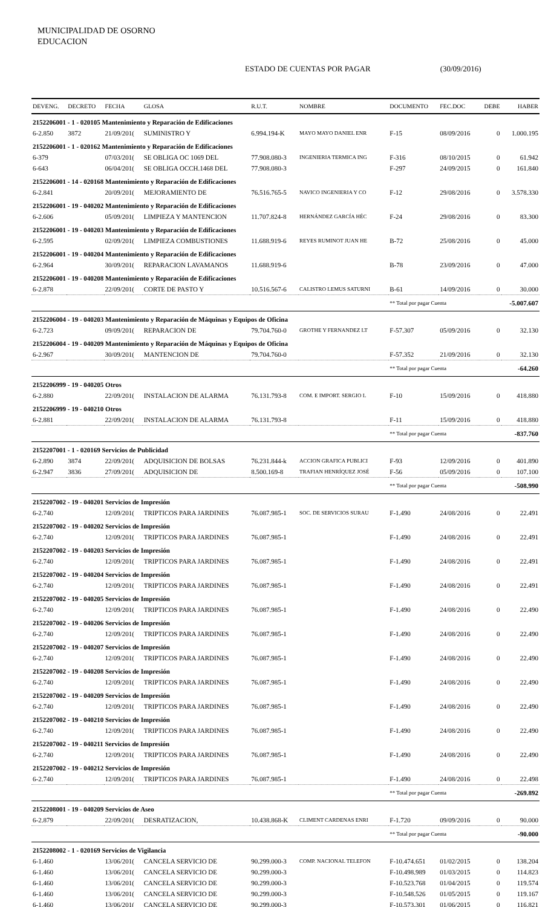MUNICIPALIDAD DE OSORNO
EDUCACION
ESTADO DE CUENTAS POR PAGAR (30/09/2016)
| DEVENG. | DECRETO | FECHA | GLOSA | R.U.T. | NOMBRE | DOCUMENTO | FEC.DOC | DEBE | HABER |
| --- | --- | --- | --- | --- | --- | --- | --- | --- | --- |
| 2152206001 - 1 - 020105 Mantenimiento y Reparación de Edificaciones | | | | | | | | | |
| 6-2.850 | 3872 | 21/09/201( | SUMINISTRO Y | 6.994.194-K | MAYO MAYO DANIEL ENR | F-15 | 08/09/2016 | 0 | 1.000.195 |
| 2152206001 - 1 - 020162 Mantenimiento y Reparación de Edificaciones | | | | | | | | | |
| 6-379 | | 07/03/201( | SE OBLIGA OC 1069 DEL | 77.908.080-3 | INGENIERIA TERMICA ING | F-316 | 08/10/2015 | 0 | 61.942 |
| 6-643 | | 06/04/201( | SE OBLIGA OCCH.1468 DEL | 77.908.080-3 | | F-297 | 24/09/2015 | 0 | 161.840 |
| 2152206001 - 14 - 020168 Mantenimiento y Reparación de Edificaciones | | | | | | | | | |
| 6-2.841 | | 20/09/201( | MEJORAMIENTO DE | 76.516.765-5 | NAVICO INGENIERIA Y CO | F-12 | 29/08/2016 | 0 | 3.578.330 |
| 2152206001 - 19 - 040202 Mantenimiento y Reparación de Edificaciones | | | | | | | | | |
| 6-2.606 | | 05/09/201( | LIMPIEZA Y MANTENCION | 11.707.824-8 | HERNÁNDEZ GARCÍA HÉC | F-24 | 29/08/2016 | 0 | 83.300 |
| 2152206001 - 19 - 040203 Mantenimiento y Reparación de Edificaciones | | | | | | | | | |
| 6-2.595 | | 02/09/201( | LIMPIEZA COMBUSTIONES | 11.688.919-6 | REYES RUMINOT JUAN HE | B-72 | 25/08/2016 | 0 | 45.000 |
| 2152206001 - 19 - 040204 Mantenimiento y Reparación de Edificaciones | | | | | | | | | |
| 6-2.964 | | 30/09/201( | REPARACION LAVAMANOS | 11.688.919-6 | | B-78 | 23/09/2016 | 0 | 47.000 |
| 2152206001 - 19 - 040208 Mantenimiento y Reparación de Edificaciones | | | | | | | | | |
| 6-2.878 | | 22/09/201( | CORTE DE PASTO Y | 10.516.567-6 | CALISTRO LEMUS SATURNI | B-61 | 14/09/2016 | 0 | 30.000 |
| | | | | | | ** Total por pagar Cuenta | | | -5.007.607 |
| 2152206004 - 19 - 040203 Mantenimiento y Reparación de Máquinas y Equipos de Oficina | | | | | | | | | |
| 6-2.723 | | 09/09/201( | REPARACION DE | 79.704.760-0 | GROTHE Y FERNANDEZ LT | F-57.307 | 05/09/2016 | 0 | 32.130 |
| 2152206004 - 19 - 040209 Mantenimiento y Reparación de Máquinas y Equipos de Oficina | | | | | | | | | |
| 6-2.967 | | 30/09/201( | MANTENCION DE | 79.704.760-0 | | F-57.352 | 21/09/2016 | 0 | 32.130 |
| | | | | | | ** Total por pagar Cuenta | | | -64.260 |
| 2152206999 - 19 - 040205 Otros | | | | | | | | | |
| 6-2.880 | | 22/09/201( | INSTALACION DE ALARMA | 76.131.793-8 | COM. E IMPORT. SERGIO L | F-10 | 15/09/2016 | 0 | 418.880 |
| 2152206999 - 19 - 040210 Otros | | | | | | | | | |
| 6-2.881 | | 22/09/201( | INSTALACION DE ALARMA | 76.131.793-8 | | F-11 | 15/09/2016 | 0 | 418.880 |
| | | | | | | ** Total por pagar Cuenta | | | -837.760 |
| 2152207001 - 1 - 020169 Servicios de Publicidad | | | | | | | | | |
| 6-2.890 | 3874 | 22/09/201( | ADQUISICION DE BOLSAS | 76.231.844-k | ACCION GRAFICA PUBLICI | F-93 | 12/09/2016 | 0 | 401.890 |
| 6-2.947 | 3836 | 27/09/201( | ADQUISICION DE | 8.500.169-8 | TRAFIAN HENRÍQUEZ JOSÉ | F-56 | 05/09/2016 | 0 | 107.100 |
| | | | | | | ** Total por pagar Cuenta | | | -508.990 |
| 2152207002 - 19 - 040201 Servicios de Impresión | | | | | | | | | |
| 6-2.740 | | 12/09/201( | TRIPTICOS PARA JARDINES | 76.087.985-1 | SOC. DE SERVICIOS SURAU | F-1.490 | 24/08/2016 | 0 | 22.491 |
| 2152207002 - 19 - 040202 Servicios de Impresión | | | | | | | | | |
| 6-2.740 | | 12/09/201( | TRIPTICOS PARA JARDINES | 76.087.985-1 | | F-1.490 | 24/08/2016 | 0 | 22.491 |
| 2152207002 - 19 - 040203 Servicios de Impresión | | | | | | | | | |
| 6-2.740 | | 12/09/201( | TRIPTICOS PARA JARDINES | 76.087.985-1 | | F-1.490 | 24/08/2016 | 0 | 22.491 |
| 2152207002 - 19 - 040204 Servicios de Impresión | | | | | | | | | |
| 6-2.740 | | 12/09/201( | TRIPTICOS PARA JARDINES | 76.087.985-1 | | F-1.490 | 24/08/2016 | 0 | 22.491 |
| 2152207002 - 19 - 040205 Servicios de Impresión | | | | | | | | | |
| 6-2.740 | | 12/09/201( | TRIPTICOS PARA JARDINES | 76.087.985-1 | | F-1.490 | 24/08/2016 | 0 | 22.490 |
| 2152207002 - 19 - 040206 Servicios de Impresión | | | | | | | | | |
| 6-2.740 | | 12/09/201( | TRIPTICOS PARA JARDINES | 76.087.985-1 | | F-1.490 | 24/08/2016 | 0 | 22.490 |
| 2152207002 - 19 - 040207 Servicios de Impresión | | | | | | | | | |
| 6-2.740 | | 12/09/201( | TRIPTICOS PARA JARDINES | 76.087.985-1 | | F-1.490 | 24/08/2016 | 0 | 22.490 |
| 2152207002 - 19 - 040208 Servicios de Impresión | | | | | | | | | |
| 6-2.740 | | 12/09/201( | TRIPTICOS PARA JARDINES | 76.087.985-1 | | F-1.490 | 24/08/2016 | 0 | 22.490 |
| 2152207002 - 19 - 040209 Servicios de Impresión | | | | | | | | | |
| 6-2.740 | | 12/09/201( | TRIPTICOS PARA JARDINES | 76.087.985-1 | | F-1.490 | 24/08/2016 | 0 | 22.490 |
| 2152207002 - 19 - 040210 Servicios de Impresión | | | | | | | | | |
| 6-2.740 | | 12/09/201( | TRIPTICOS PARA JARDINES | 76.087.985-1 | | F-1.490 | 24/08/2016 | 0 | 22.490 |
| 2152207002 - 19 - 040211 Servicios de Impresión | | | | | | | | | |
| 6-2.740 | | 12/09/201( | TRIPTICOS PARA JARDINES | 76.087.985-1 | | F-1.490 | 24/08/2016 | 0 | 22.490 |
| 2152207002 - 19 - 040212 Servicios de Impresión | | | | | | | | | |
| 6-2.740 | | 12/09/201( | TRIPTICOS PARA JARDINES | 76.087.985-1 | | F-1.490 | 24/08/2016 | 0 | 22.498 |
| | | | | | | ** Total por pagar Cuenta | | | -269.892 |
| 2152208001 - 19 - 040209 Servicios de Aseo | | | | | | | | | |
| 6-2.879 | | 22/09/201( | DESRATIZACION, | 10.438.868-K | CLIMENT CARDENAS ENRI | F-1.720 | 09/09/2016 | 0 | 90.000 |
| | | | | | | ** Total por pagar Cuenta | | | -90.000 |
| 2152208002 - 1 - 020169 Servicios de Vigilancia | | | | | | | | | |
| 6-1.460 | | 13/06/201( | CANCELA SERVICIO DE | 90.299.000-3 | COMP. NACIONAL TELEFON | F-10.474.651 | 01/02/2015 | 0 | 138.204 |
| 6-1.460 | | 13/06/201( | CANCELA SERVICIO DE | 90.299.000-3 | | F-10.498.989 | 01/03/2015 | 0 | 114.823 |
| 6-1.460 | | 13/06/201( | CANCELA SERVICIO DE | 90.299.000-3 | | F-10.523.768 | 01/04/2015 | 0 | 119.574 |
| 6-1.460 | | 13/06/201( | CANCELA SERVICIO DE | 90.299.000-3 | | F-10.548.526 | 01/05/2015 | 0 | 119.167 |
| 6-1.460 | | 13/06/201( | CANCELA SERVICIO DE | 90.299.000-3 | | F-10.573.301 | 01/06/2015 | 0 | 116.821 |